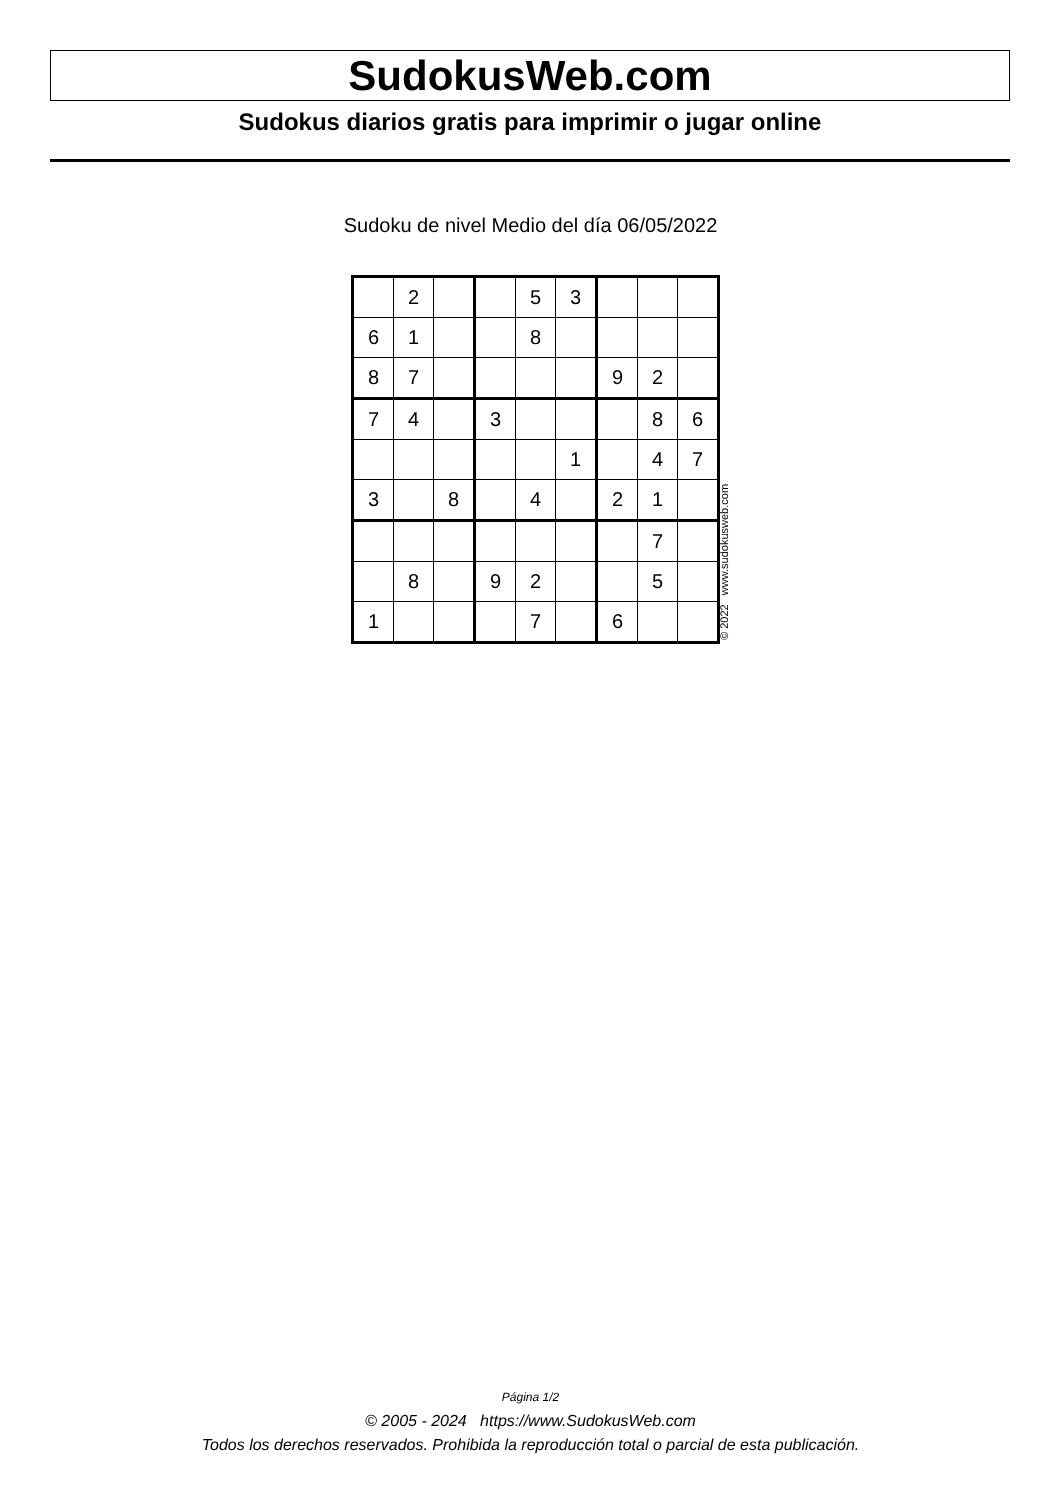SudokusWeb.com
Sudokus diarios gratis para imprimir o jugar online
Sudoku de nivel Medio del día 06/05/2022
| | 2 | | | 5 | 3 | | | |
| 6 | 1 | | | 8 | | | | |
| 8 | 7 | | | | | 9 | 2 | |
| 7 | 4 | | 3 | | | | 8 | 6 |
| | | | | | 1 | | 4 | 7 |
| 3 | | 8 | | 4 | | 2 | 1 | |
| | | | | | | | 7 | |
| | 8 | | 9 | 2 | | | 5 | |
| 1 | | | | 7 | | 6 | | |
© 2022 www.sudokusweb.com
Página 1/2
© 2005 - 2024 https://www.SudokusWeb.com
Todos los derechos reservados. Prohibida la reproducción total o parcial de esta publicación.